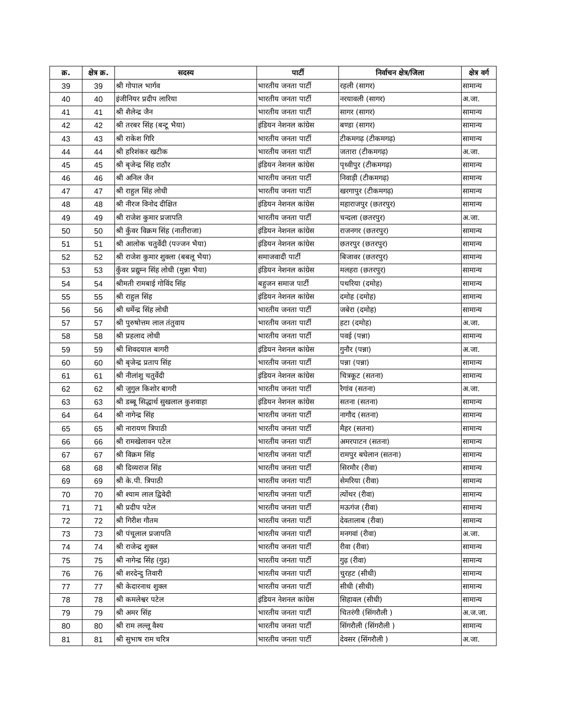| क्र. | क्षेत्र क्र. | सदस्य | पार्टी | निर्वाचन क्षेत्र/जिला | क्षेत्र वर्ग |
| --- | --- | --- | --- | --- | --- |
| 39 | 39 | श्री गोपाल भार्गव | भारतीय जनता पार्टी | रहली (सागर) | सामान्य |
| 40 | 40 | इंजीनियर प्रदीप लारिया | भारतीय जनता पार्टी | नरयावली (सागर) | अ.जा. |
| 41 | 41 | श्री शैलेन्द्र जैन | भारतीय जनता पार्टी | सागर (सागर) | सामान्य |
| 42 | 42 | श्री तरबर सिंह (बन्टू भैया) | इंडियन नेशनल कांग्रेस | बण्डा (सागर) | सामान्य |
| 43 | 43 | श्री राकेश गिरि | भारतीय जनता पार्टी | टीकमगढ़ (टीकमगढ़) | सामान्य |
| 44 | 44 | श्री हरिशंकर खटीक | भारतीय जनता पार्टी | जतारा (टीकमगढ़) | अ.जा. |
| 45 | 45 | श्री बृजेन्द्र सिंह राठौर | इंडियन नेशनल कांग्रेस | पृथ्वीपुर (टीकमगढ़) | सामान्य |
| 46 | 46 | श्री अनिल जैन | भारतीय जनता पार्टी | निवाड़ी (टीकमगढ़) | सामान्य |
| 47 | 47 | श्री राहुल सिंह लोधी | भारतीय जनता पार्टी | खरगापुर (टीकमगढ़) | सामान्य |
| 48 | 48 | श्री नीरज विनोद दीक्षित | इंडियन नेशनल कांग्रेस | महाराजपुर (छतरपुर) | सामान्य |
| 49 | 49 | श्री राजेश कुमार प्रजापति | भारतीय जनता पार्टी | चन्दला (छतरपुर) | अ.जा. |
| 50 | 50 | श्री कुँवर विक्रम सिंह (नातीराजा) | इंडियन नेशनल कांग्रेस | राजनगर (छतरपुर) | सामान्य |
| 51 | 51 | श्री आलोक चतुर्वेदी (पज्जन भैया) | इंडियन नेशनल कांग्रेस | छतरपुर (छतरपुर) | सामान्य |
| 52 | 52 | श्री राजेश कुमार शुक्ला (बबलू भैया) | समाजवादी पार्टी | बिजावर (छतरपुर) | सामान्य |
| 53 | 53 | कुँवर प्रद्युम्न सिंह लोधी (मुन्ना भैया) | इंडियन नेशनल कांग्रेस | मलहरा (छतरपुर) | सामान्य |
| 54 | 54 | श्रीमती रामबाई गोविंद सिंह | बहुजन समाज पार्टी | पथरिया (दमोह) | सामान्य |
| 55 | 55 | श्री राहुल सिंह | इंडियन नेशनल कांग्रेस | दमोह (दमोह) | सामान्य |
| 56 | 56 | श्री धर्मेन्द्र सिंह लोधी | भारतीय जनता पार्टी | जबेरा (दमोह) | सामान्य |
| 57 | 57 | श्री पुरुषोत्तम लाल तंतुवाय | भारतीय जनता पार्टी | हटा (दमोह) | अ.जा. |
| 58 | 58 | श्री प्रहलाद लोधी | भारतीय जनता पार्टी | पवई (पन्ना) | सामान्य |
| 59 | 59 | श्री शिवदयाल बागरी | इंडियन नेशनल कांग्रेस | गुनौर (पन्ना) | अ.जा. |
| 60 | 60 | श्री बृजेन्द्र प्रताप सिंह | भारतीय जनता पार्टी | पन्ना (पन्ना) | सामान्य |
| 61 | 61 | श्री नीलांशु चतुर्वेदी | इंडियन नेशनल कांग्रेस | चित्रकूट (सतना) | सामान्य |
| 62 | 62 | श्री जुगुल किशोर बागरी | भारतीय जनता पार्टी | रैगांव (सतना) | अ.जा. |
| 63 | 63 | श्री डब्बू सिद्धार्थ सुखलाल कुशवाहा | इंडियन नेशनल कांग्रेस | सतना (सतना) | सामान्य |
| 64 | 64 | श्री नागेन्द्र सिंह | भारतीय जनता पार्टी | नागौद (सतना) | सामान्य |
| 65 | 65 | श्री नारायण त्रिपाठी | भारतीय जनता पार्टी | मैहर (सतना) | सामान्य |
| 66 | 66 | श्री रामखेलावन पटेल | भारतीय जनता पार्टी | अमरपाटन (सतना) | सामान्य |
| 67 | 67 | श्री विक्रम सिंह | भारतीय जनता पार्टी | रामपुर बघेलान (सतना) | सामान्य |
| 68 | 68 | श्री दिव्यराज सिंह | भारतीय जनता पार्टी | सिरमौर (रीवा) | सामान्य |
| 69 | 69 | श्री के.पी. त्रिपाठी | भारतीय जनता पार्टी | सेमरिया (रीवा) | सामान्य |
| 70 | 70 | श्री श्याम लाल द्विवेदी | भारतीय जनता पार्टी | त्योंथर (रीवा) | सामान्य |
| 71 | 71 | श्री प्रदीप पटेल | भारतीय जनता पार्टी | मऊगंज (रीवा) | सामान्य |
| 72 | 72 | श्री गिरीश गौतम | भारतीय जनता पार्टी | देवतालाब (रीवा) | सामान्य |
| 73 | 73 | श्री पंचूलाल प्रजापति | भारतीय जनता पार्टी | मनगवां (रीवा) | अ.जा. |
| 74 | 74 | श्री राजेन्द्र शुक्ल | भारतीय जनता पार्टी | रीवा (रीवा) | सामान्य |
| 75 | 75 | श्री नागेन्द्र सिंह (गुढ) | भारतीय जनता पार्टी | गुढ़ (रीवा) | सामान्य |
| 76 | 76 | श्री शरदेन्दु तिवारी | भारतीय जनता पार्टी | चुरहट (सीधी) | सामान्य |
| 77 | 77 | श्री केदारनाथ शुक्ल | भारतीय जनता पार्टी | सीधी (सीधी) | सामान्य |
| 78 | 78 | श्री कमलेश्वर पटेल | इंडियन नेशनल कांग्रेस | सिहावल (सीधी) | सामान्य |
| 79 | 79 | श्री अमर सिंह | भारतीय जनता पार्टी | चितरंगी (सिंगरौली ) | अ.ज.जा. |
| 80 | 80 | श्री राम लल्लू वैश्य | भारतीय जनता पार्टी | सिंगरौली (सिंगरौली ) | सामान्य |
| 81 | 81 | श्री सुभाष राम चरित्र | भारतीय जनता पार्टी | देवसर (सिंगरौली ) | अ.जा. |